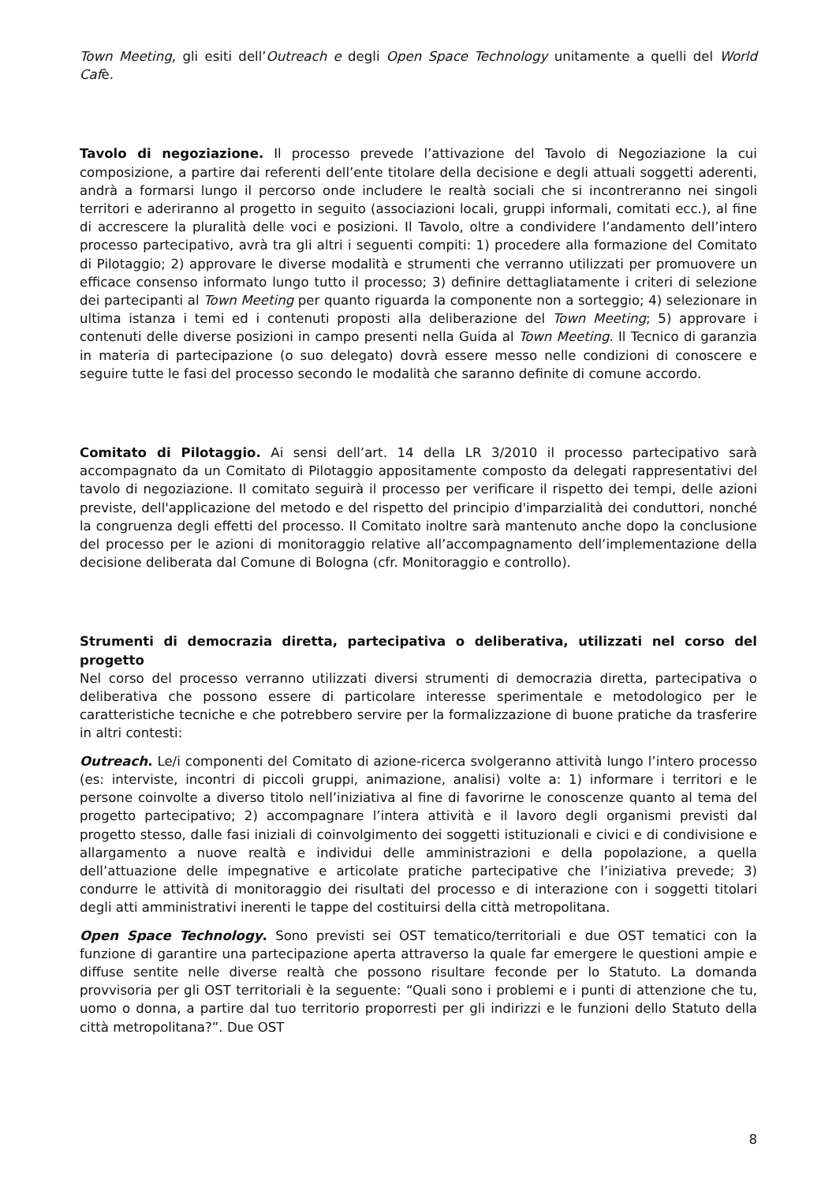Town Meeting, gli esiti dell’Outreach e degli Open Space Technology unitamente a quelli del World Cafè.
Tavolo di negoziazione. Il processo prevede l’attivazione del Tavolo di Negoziazione la cui composizione, a partire dai referenti dell’ente titolare della decisione e degli attuali soggetti aderenti, andrà a formarsi lungo il percorso onde includere le realtà sociali che si incontreranno nei singoli territori e aderiranno al progetto in seguito (associazioni locali, gruppi informali, comitati ecc.), al fine di accrescere la pluralità delle voci e posizioni. Il Tavolo, oltre a condividere l’andamento dell’intero processo partecipativo, avrà tra gli altri i seguenti compiti: 1) procedere alla formazione del Comitato di Pilotaggio; 2) approvare le diverse modalità e strumenti che verranno utilizzati per promuovere un efficace consenso informato lungo tutto il processo; 3) definire dettagliatamente i criteri di selezione dei partecipanti al Town Meeting per quanto riguarda la componente non a sorteggio; 4) selezionare in ultima istanza i temi ed i contenuti proposti alla deliberazione del Town Meeting; 5) approvare i contenuti delle diverse posizioni in campo presenti nella Guida al Town Meeting. Il Tecnico di garanzia in materia di partecipazione (o suo delegato) dovrà essere messo nelle condizioni di conoscere e seguire tutte le fasi del processo secondo le modalità che saranno definite di comune accordo.
Comitato di Pilotaggio. Ai sensi dell’art. 14 della LR 3/2010 il processo partecipativo sarà accompagnato da un Comitato di Pilotaggio appositamente composto da delegati rappresentativi del tavolo di negoziazione. Il comitato seguirà il processo per verificare il rispetto dei tempi, delle azioni previste, dell'applicazione del metodo e del rispetto del principio d'imparzialità dei conduttori, nonché la congruenza degli effetti del processo. Il Comitato inoltre sarà mantenuto anche dopo la conclusione del processo per le azioni di monitoraggio relative all’accompagnamento dell’implementazione della decisione deliberata dal Comune di Bologna (cfr. Monitoraggio e controllo).
Strumenti di democrazia diretta, partecipativa o deliberativa, utilizzati nel corso del progetto
Nel corso del processo verranno utilizzati diversi strumenti di democrazia diretta, partecipativa o deliberativa che possono essere di particolare interesse sperimentale e metodologico per le caratteristiche tecniche e che potrebbero servire per la formalizzazione di buone pratiche da trasferire in altri contesti:
Outreach. Le/i componenti del Comitato di azione-ricerca svolgeranno attività lungo l’intero processo (es: interviste, incontri di piccoli gruppi, animazione, analisi) volte a: 1) informare i territori e le persone coinvolte a diverso titolo nell’iniziativa al fine di favorirne le conoscenze quanto al tema del progetto partecipativo; 2) accompagnare l’intera attività e il lavoro degli organismi previsti dal progetto stesso, dalle fasi iniziali di coinvolgimento dei soggetti istituzionali e civici e di condivisione e allargamento a nuove realtà e individui delle amministrazioni e della popolazione, a quella dell’attuazione delle impegnative e articolate pratiche partecipative che l’iniziativa prevede; 3) condurre le attività di monitoraggio dei risultati del processo e di interazione con i soggetti titolari degli atti amministrativi inerenti le tappe del costituirsi della città metropolitana.
Open Space Technology. Sono previsti sei OST tematico/territoriali e due OST tematici con la funzione di garantire una partecipazione aperta attraverso la quale far emergere le questioni ampie e diffuse sentite nelle diverse realtà che possono risultare feconde per lo Statuto. La domanda provvisoria per gli OST territoriali è la seguente: “Quali sono i problemi e i punti di attenzione che tu, uomo o donna, a partire dal tuo territorio proporresti per gli indirizzi e le funzioni dello Statuto della città metropolitana?”. Due OST
8